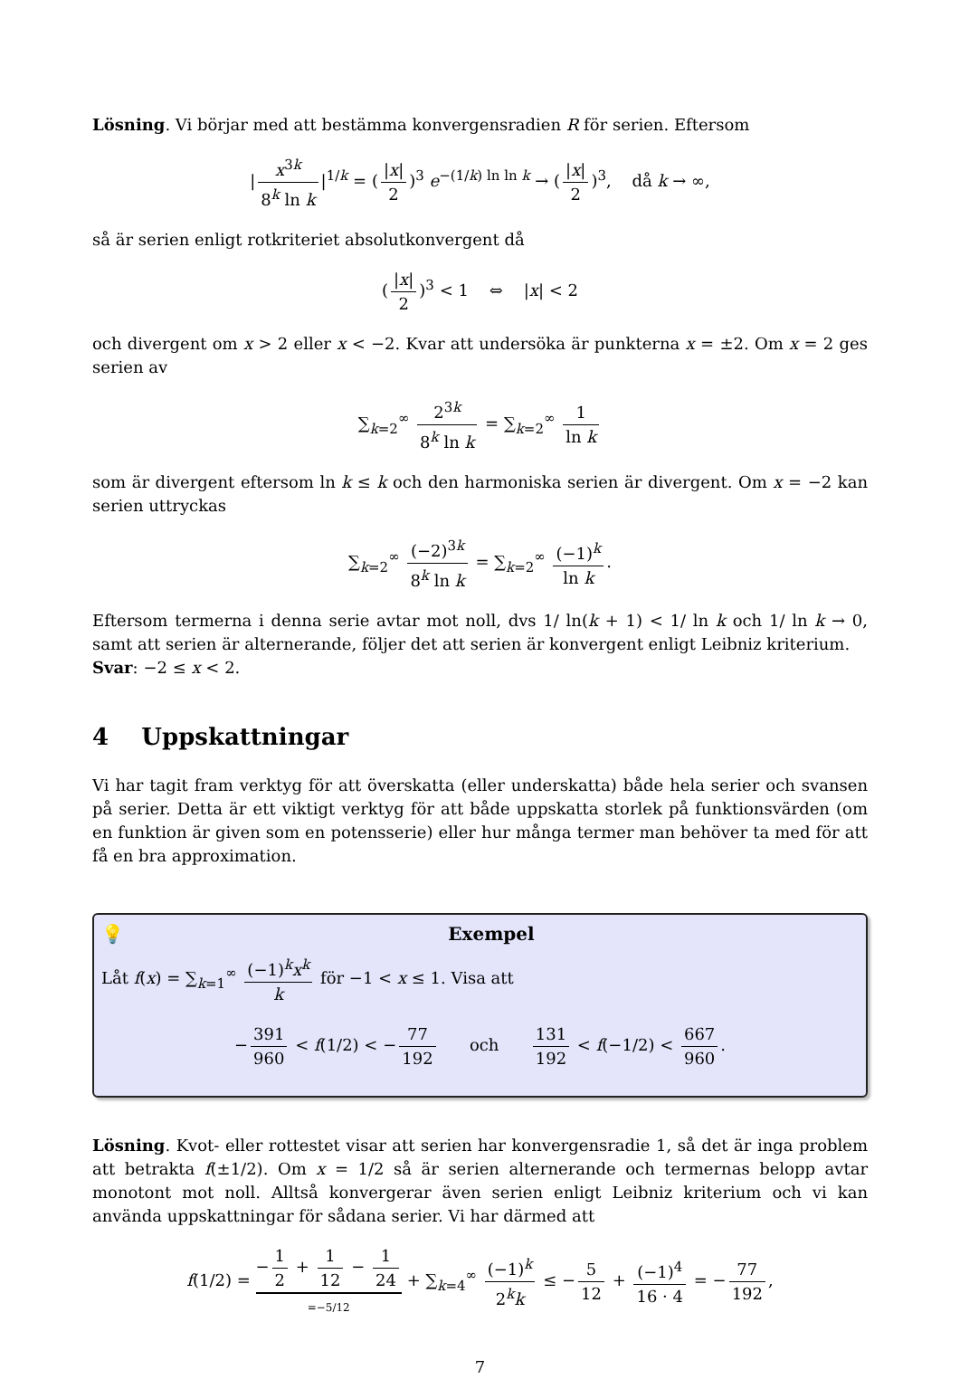Lösning. Vi börjar med att bestämma konvergensradien R för serien. Eftersom
| x<sup>3k</sup> 8<sup>k</sup> ln k |<sup>1/k</sup> = (|x| 2)<sup>3</sup> e<sup>−(1/k) ln ln k</sup> → (|x| 2)<sup>3</sup>, då k → ∞,
så är serien enligt rotkriteriet absolutkonvergent då
(|x| 2)<sup>3</sup> < 1 ⇔ |x| < 2
och divergent om x > 2 eller x < −2. Kvar att undersöka är punkterna x = ±2. Om x = 2 ges serien av
∑<sub>k=2</sub><sup>∞</sup> 2<sup>3k</sup> 8<sup>k</sup> ln k = ∑<sub>k=2</sub><sup>∞</sup> 1 ln k
som är divergent eftersom ln k ≤ k och den harmoniska serien är divergent. Om x = −2 kan serien uttryckas
∑<sub>k=2</sub><sup>∞</sup> (−2)<sup>3k</sup> 8<sup>k</sup> ln k = ∑<sub>k=2</sub><sup>∞</sup> (−1)<sup>k</sup> ln k.
Eftersom termerna i denna serie avtar mot noll, dvs 1/ ln(k + 1) < 1/ ln k och 1/ ln k → 0, samt att serien är alternerande, följer det att serien är konvergent enligt Leibniz kriterium.
Svar: −2 ≤ x < 2.
4 Uppskattningar
Vi har tagit fram verktyg för att överskatta (eller underskatta) både hela serier och svansen på serier. Detta är ett viktigt verktyg för att både uppskatta storlek på funktionsvärden (om en funktion är given som en potensserie) eller hur många termer man behöver ta med för att få en bra approximation.
💡 Exempel
Låt f(x) = ∑<sub>k=1</sub><sup>∞</sup> (−1)<sup>k</sup>x<sup>k</sup> k för −1 < x ≤ 1. Visa att
− 391 960 < f(1/2) < − 77 192 och 131 192 < f(−1/2) < 667 960.
Lösning. Kvot- eller rottestet visar att serien har konvergensradie 1, så det är inga problem att betrakta f(±1/2). Om x = 1/2 så är serien alternerande och termernas belopp avtar monotont mot noll. Alltså konvergerar även serien enligt Leibniz kriterium och vi kan använda uppskattningar för sådana serier. Vi har därmed att
f(1/2) = − 1 2 + 1 12 − 1 24 =−5/12 + ∑<sub>k=4</sub><sup>∞</sup> (−1)<sup>k</sup> 2<sup>k</sup>k ≤ − 5 12 + (−1)<sup>4</sup> 16 · 4 = − 77 192,
7